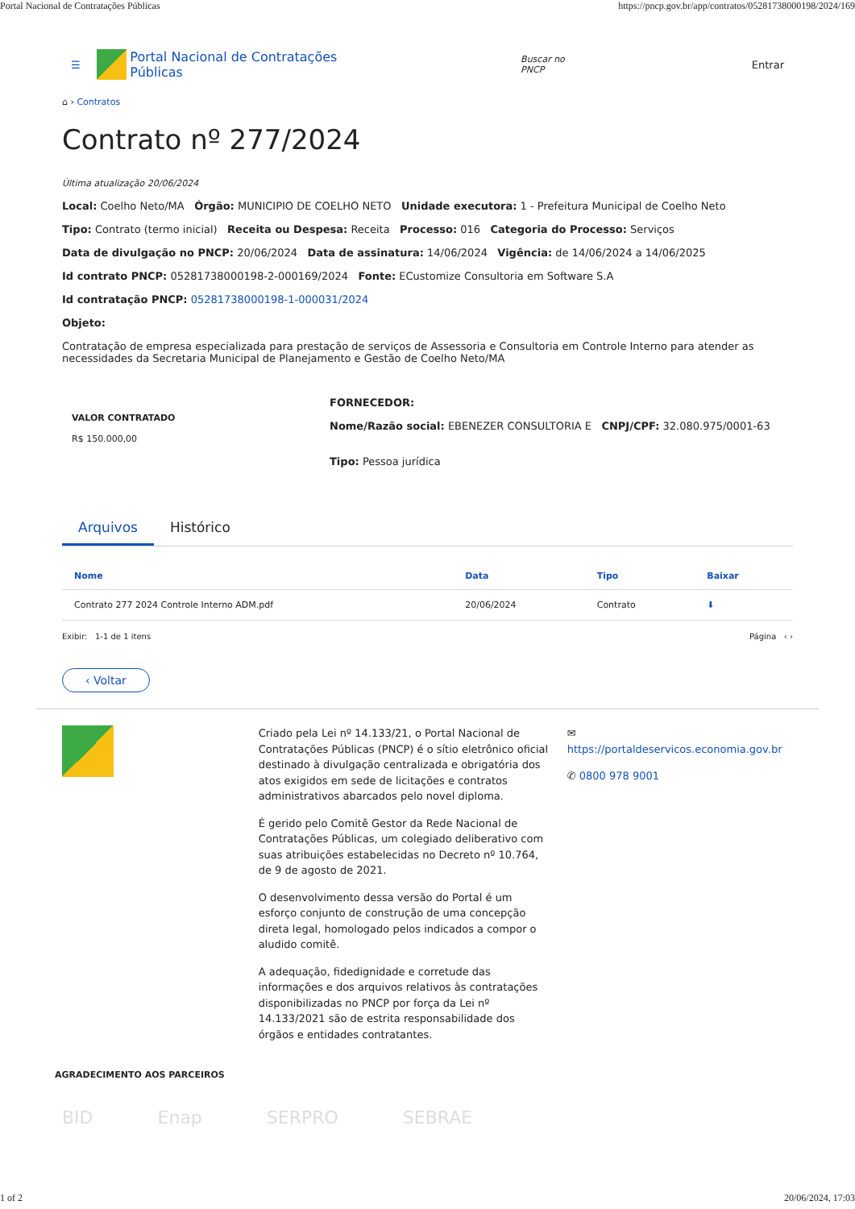Portal Nacional de Contratações Públicas https://pncp.gov.br/app/contratos/05281738000198/2024/169
☰
Portal Nacional de Contratações Públicas Buscar no PNCP Entrar
⌂ › Contratos
Contrato nº 277/2024
Última atualização 20/06/2024
Local: Coelho Neto/MA Órgão: MUNICIPIO DE COELHO NETO Unidade executora: 1 - Prefeitura Municipal de Coelho Neto
Tipo: Contrato (termo inicial) Receita ou Despesa: Receita Processo: 016 Categoria do Processo: Serviços
Data de divulgação no PNCP: 20/06/2024 Data de assinatura: 14/06/2024 Vigência: de 14/06/2024 a 14/06/2025
Id contrato PNCP: 05281738000198-2-000169/2024 Fonte: ECustomize Consultoria em Software S.A
Id contratação PNCP: 05281738000198-1-000031/2024
Objeto:
Contratação de empresa especializada para prestação de serviços de Assessoria e Consultoria em Controle Interno para atender as necessidades da Secretaria Municipal de Planejamento e Gestão de Coelho Neto/MA
VALOR CONTRATADO
R$ 150.000,00
FORNECEDOR:
Nome/Razão social: EBENEZER CONSULTORIA E CNPJ/CPF: 32.080.975/0001-63
Tipo: Pessoa jurídica
Arquivos Histórico
| Nome | Data | Tipo | Baixar |
| --- | --- | --- | --- |
| Contrato 277 2024 Controle Interno ADM.pdf | 20/06/2024 | Contrato | ⬇ |
Exibir: 1-1 de 1 itens Página ‹ ›
‹ Voltar
Criado pela Lei nº 14.133/21, o Portal Nacional de Contratações Públicas (PNCP) é o sítio eletrônico oficial destinado à divulgação centralizada e obrigatória dos atos exigidos em sede de licitações e contratos administrativos abarcados pelo novel diploma.
É gerido pelo Comitê Gestor da Rede Nacional de Contratações Públicas, um colegiado deliberativo com suas atribuições estabelecidas no Decreto nº 10.764, de 9 de agosto de 2021.
O desenvolvimento dessa versão do Portal é um esforço conjunto de construção de uma concepção direta legal, homologado pelos indicados a compor o aludido comitê.
A adequação, fidedignidade e corretude das informações e dos arquivos relativos às contratações disponibilizadas no PNCP por força da Lei nº 14.133/2021 são de estrita responsabilidade dos órgãos e entidades contratantes.
✉ https://portaldeservicos.economia.gov.br
✆ 0800 978 9001
AGRADECIMENTO AOS PARCEIROS
BID Enap SERPRO SEBRAE
1 of 2 20/06/2024, 17:03